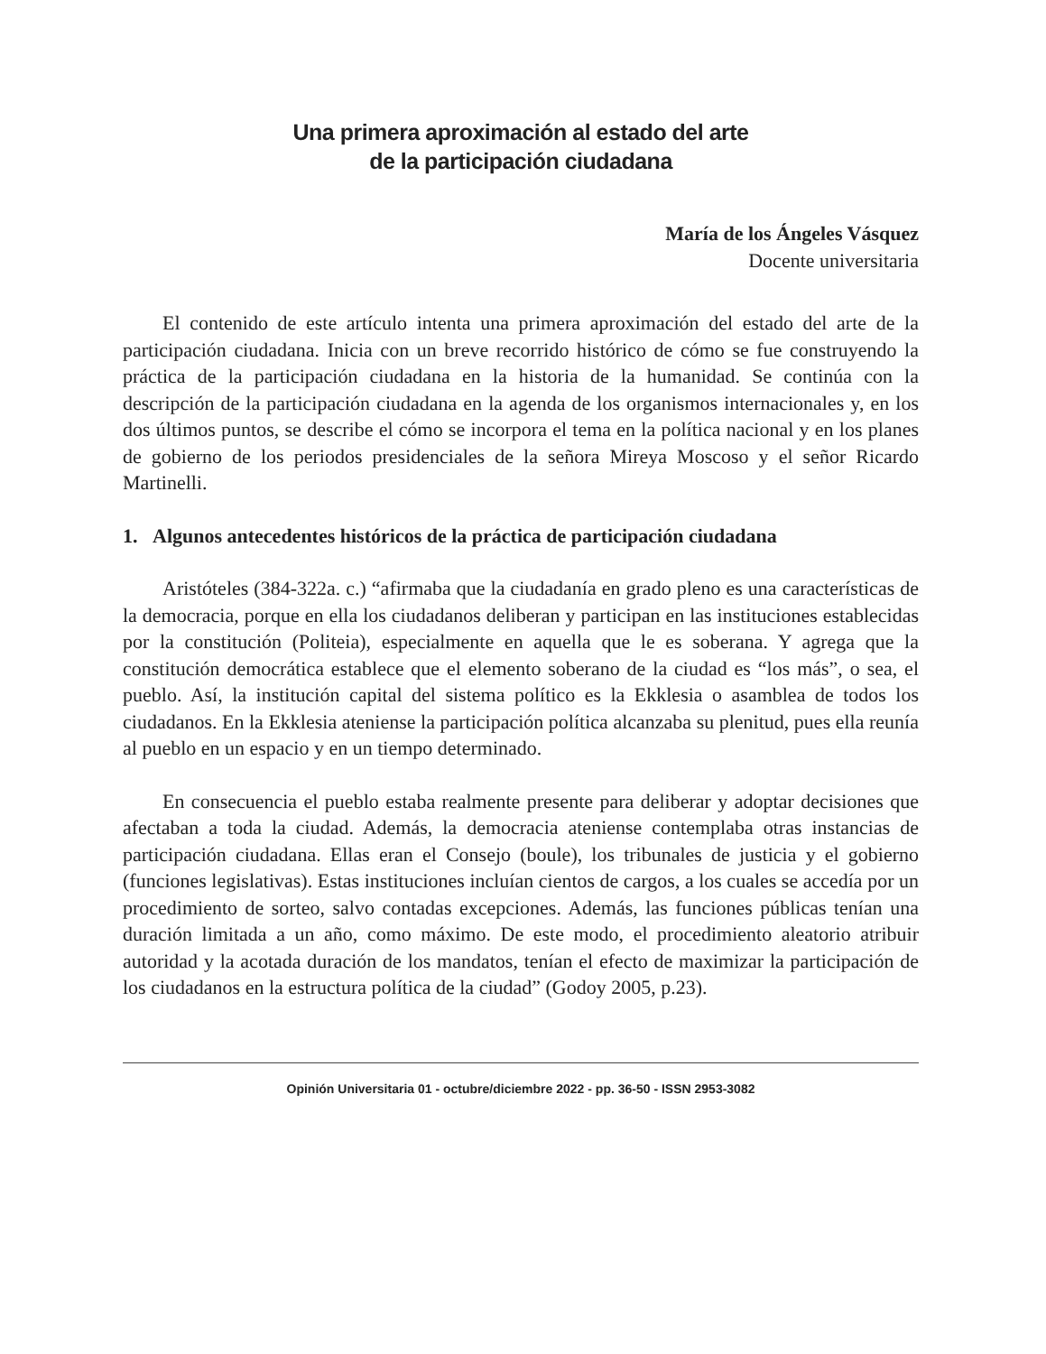Una primera aproximación al estado del arte
de la participación ciudadana
María de los Ángeles Vásquez
Docente universitaria
El contenido de este artículo intenta una primera aproximación del estado del arte de la participación ciudadana. Inicia con un breve recorrido histórico de cómo se fue construyendo la práctica de la participación ciudadana en la historia de la humanidad. Se continúa con la descripción de la participación ciudadana en la agenda de los organismos internacionales y, en los dos últimos puntos, se describe el cómo se incorpora el tema en la política nacional y en los planes de gobierno de los periodos presidenciales de la señora Mireya Moscoso y el señor Ricardo Martinelli.
1. Algunos antecedentes históricos de la práctica de participación ciudadana
Aristóteles (384-322a. c.) “afirmaba que la ciudadanía en grado pleno es una características de la democracia, porque en ella los ciudadanos deliberan y participan en las instituciones establecidas por la constitución (Politeia), especialmente en aquella que le es soberana. Y agrega que la constitución democrática establece que el elemento soberano de la ciudad es “los más”, o sea, el pueblo. Así, la institución capital del sistema político es la Ekklesia o asamblea de todos los ciudadanos. En la Ekklesia ateniense la participación política alcanzaba su plenitud, pues ella reunía al pueblo en un espacio y en un tiempo determinado.
En consecuencia el pueblo estaba realmente presente para deliberar y adoptar decisiones que afectaban a toda la ciudad. Además, la democracia ateniense contemplaba otras instancias de participación ciudadana. Ellas eran el Consejo (boule), los tribunales de justicia y el gobierno (funciones legislativas). Estas instituciones incluían cientos de cargos, a los cuales se accedía por un procedimiento de sorteo, salvo contadas excepciones. Además, las funciones públicas tenían una duración limitada a un año, como máximo. De este modo, el procedimiento aleatorio atribuir autoridad y la acotada duración de los mandatos, tenían el efecto de maximizar la participación de los ciudadanos en la estructura política de la ciudad” (Godoy 2005, p.23).
Opinión Universitaria 01 - octubre/diciembre 2022 - pp. 36-50 - ISSN 2953-3082